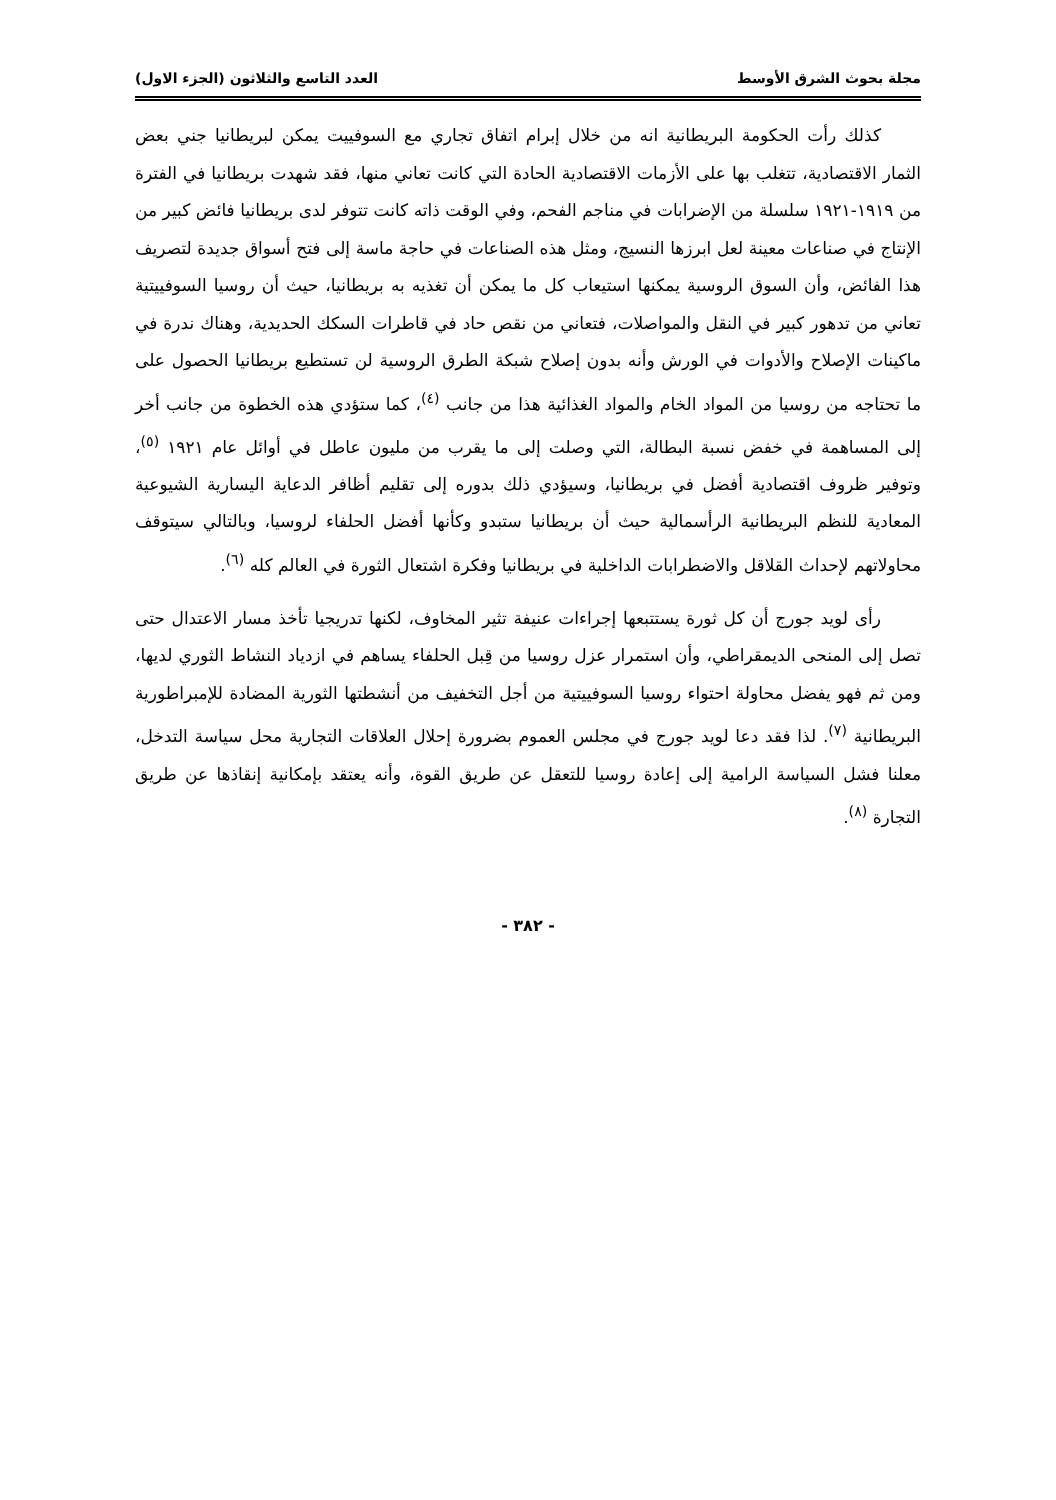مجلة بحوث الشرق الأوسط العدد التاسع والثلاثون (الجزء الاول)
كذلك رأت الحكومة البريطانية انه من خلال إبرام اتفاق تجاري مع السوفييت يمكن لبريطانيا جني بعض الثمار الاقتصادية، تتغلب بها على الأزمات الاقتصادية الحادة التي كانت تعاني منها، فقد شهدت بريطانيا في الفترة من ١٩١٩-١٩٢١ سلسلة من الإضرابات في مناجم الفحم، وفي الوقت ذاته كانت تتوفر لدى بريطانيا فائض كبير من الإنتاج في صناعات معينة لعل ابرزها النسيج، ومثل هذه الصناعات في حاجة ماسة إلى فتح أسواق جديدة لتصريف هذا الفائض، وأن السوق الروسية يمكنها استيعاب كل ما يمكن أن تغذيه به بريطانيا، حيث أن روسيا السوفييتية تعاني من تدهور كبير في النقل والمواصلات، فتعاني من نقص حاد في قاطرات السكك الحديدية، وهناك ندرة في ماكينات الإصلاح والأدوات في الورش وأنه بدون إصلاح شبكة الطرق الروسية لن تستطيع بريطانيا الحصول على ما تحتاجه من روسيا من المواد الخام والمواد الغذائية هذا من جانب <sup>(٤)</sup>، كما ستؤدي هذه الخطوة من جانب أخر إلى المساهمة في خفض نسبة البطالة، التي وصلت إلى ما يقرب من مليون عاطل في أوائل عام ١٩٢١ <sup>(٥)</sup>، وتوفير ظروف اقتصادية أفضل في بريطانيا، وسيؤدي ذلك بدوره إلى تقليم أظافر الدعاية اليسارية الشيوعية المعادية للنظم البريطانية الرأسمالية حيث أن بريطانيا ستبدو وكأنها أفضل الحلفاء لروسيا، وبالتالي سيتوقف محاولاتهم لإحداث القلاقل والاضطرابات الداخلية في بريطانيا وفكرة اشتعال الثورة في العالم كله <sup>(٦)</sup>.
رأى لويد جورج أن كل ثورة يستتبعها إجراءات عنيفة تثير المخاوف، لكنها تدريجيا تأخذ مسار الاعتدال حتى تصل إلى المنحى الديمقراطي، وأن استمرار عزل روسيا من قِبل الحلفاء يساهم في ازدياد النشاط الثوري لديها، ومن ثم فهو يفضل محاولة احتواء روسيا السوفييتية من أجل التخفيف من أنشطتها الثورية المضادة للإمبراطورية البريطانية <sup>(٧)</sup>. لذا فقد دعا لويد جورج في مجلس العموم بضرورة إحلال العلاقات التجارية محل سياسة التدخل، معلنا فشل السياسة الرامية إلى إعادة روسيا للتعقل عن طريق القوة، وأنه يعتقد بإمكانية إنقاذها عن طريق التجارة <sup>(٨)</sup>.
- ٣٨٢ -